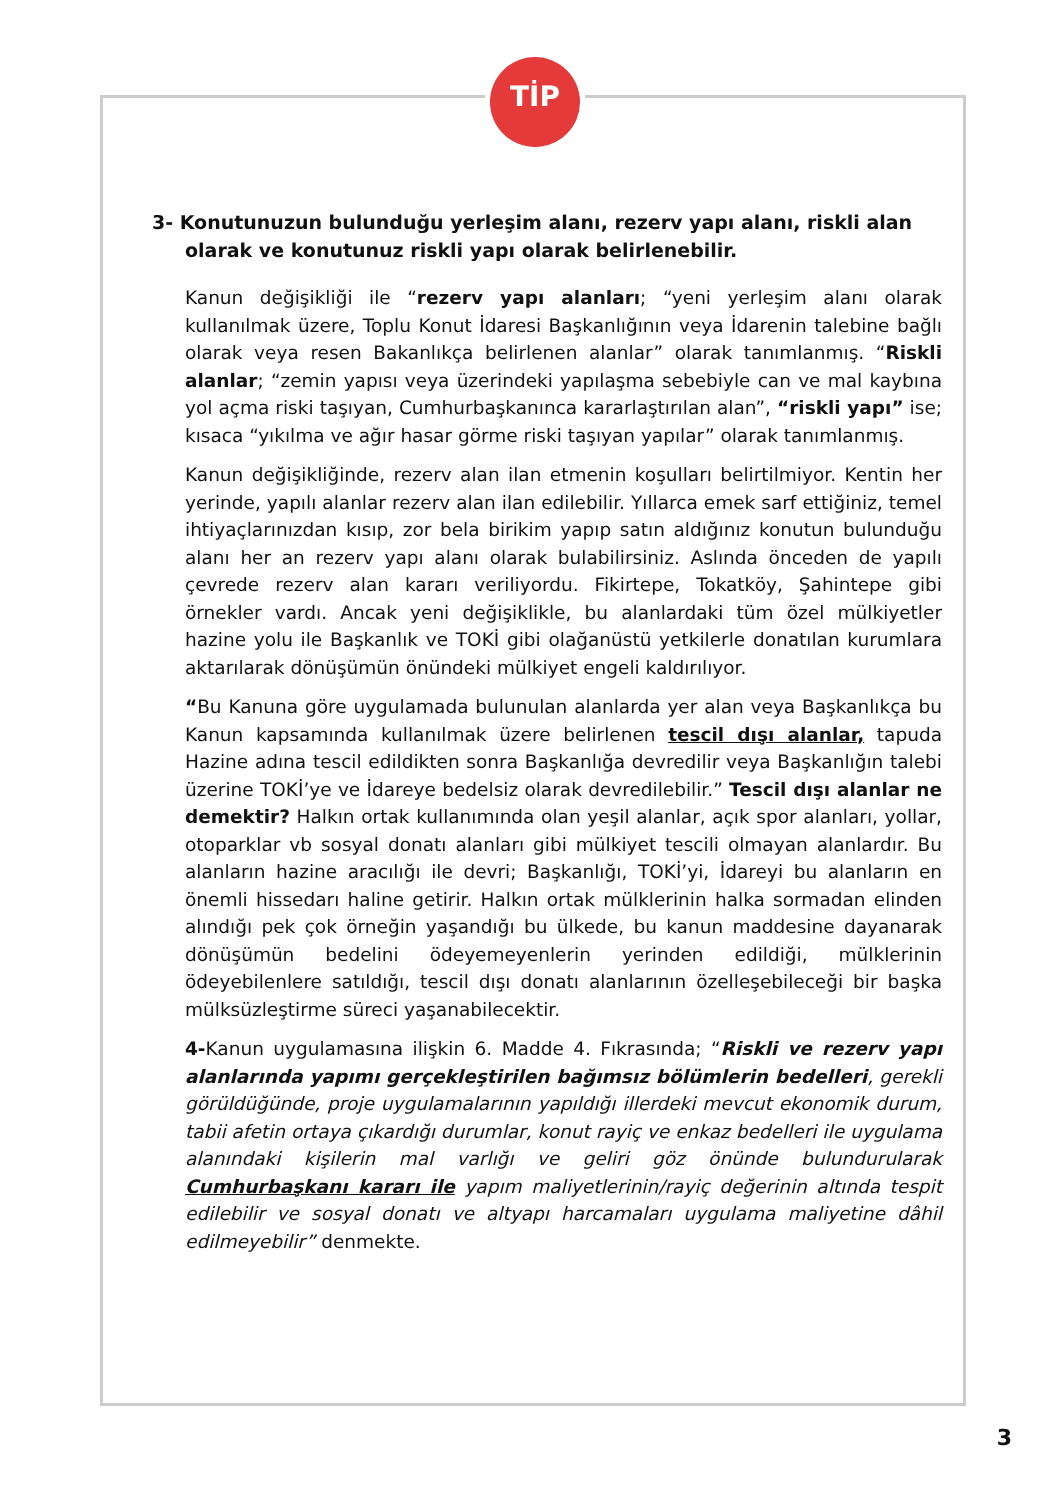TİP
3- Konutunuzun bulunduğu yerleşim alanı, rezerv yapı alanı, riskli alan olarak ve konutunuz riskli yapı olarak belirlenebilir.
Kanun değişikliği ile “rezerv yapı alanları; “yeni yerleşim alanı olarak kullanılmak üzere, Toplu Konut İdaresi Başkanlığının veya İdarenin talebine bağlı olarak veya resen Bakanlıkça belirlenen alanlar” olarak tanımlanmış. “Riskli alanlar; “zemin yapısı veya üzerindeki yapılaşma sebebiyle can ve mal kaybına yol açma riski taşıyan, Cumhurbaşkanınca kararlaştırılan alan”, “riskli yapı” ise; kısaca “yıkılma ve ağır hasar görme riski taşıyan yapılar” olarak tanımlanmış.
Kanun değişikliğinde, rezerv alan ilan etmenin koşulları belirtilmiyor. Kentin her yerinde, yapılı alanlar rezerv alan ilan edilebilir. Yıllarca emek sarf ettiğiniz, temel ihtiyaçlarınızdan kısıp, zor bela birikim yapıp satın aldığınız konutun bulunduğu alanı her an rezerv yapı alanı olarak bulabilirsiniz. Aslında önceden de yapılı çevrede rezerv alan kararı veriliyordu. Fikirtepe, Tokatköy, Şahintepe gibi örnekler vardı. Ancak yeni değişiklikle, bu alanlardaki tüm özel mülkiyetler hazine yolu ile Başkanlık ve TOKİ gibi olağanüstü yetkilerle donatılan kurumlara aktarılarak dönüşümün önündeki mülkiyet engeli kaldırılıyor.
“Bu Kanuna göre uygulamada bulunulan alanlarda yer alan veya Başkanlıkça bu Kanun kapsamında kullanılmak üzere belirlenen tescil dışı alanlar, tapuda Hazine adına tescil edildikten sonra Başkanlığa devredilir veya Başkanlığın talebi üzerine TOKİ’ye ve İdareye bedelsiz olarak devredilebilir.” Tescil dışı alanlar ne demektir? Halkın ortak kullanımında olan yeşil alanlar, açık spor alanları, yollar, otoparklar vb sosyal donatı alanları gibi mülkiyet tescili olmayan alanlardır. Bu alanların hazine aracılığı ile devri; Başkanlığı, TOKİ’yi, İdareyi bu alanların en önemli hissedarı haline getirir. Halkın ortak mülklerinin halka sormadan elinden alındığı pek çok örneğin yaşandığı bu ülkede, bu kanun maddesine dayanarak dönüşümün bedelini ödeyemeyenlerin yerinden edildiği, mülklerinin ödeyebilenlere satıldığı, tescil dışı donatı alanlarının özelleşebileceği bir başka mülksüzleştirme süreci yaşanabilecektir.
4-Kanun uygulamasına ilişkin 6. Madde 4. Fıkrasında; “Riskli ve rezerv yapı alanlarında yapımı gerçekleştirilen bağımsız bölümlerin bedelleri, gerekli görüldüğünde, proje uygulamalarının yapıldığı illerdeki mevcut ekonomik durum, tabii afetin ortaya çıkardığı durumlar, konut rayiç ve enkaz bedelleri ile uygulama alanındaki kişilerin mal varlığı ve geliri göz önünde bulundurularak Cumhurbaşkanı kararı ile yapım maliyetlerinin/rayiç değerinin altında tespit edilebilir ve sosyal donatı ve altyapı harcamaları uygulama maliyetine dâhil edilmeyebilir” denmekte.
3